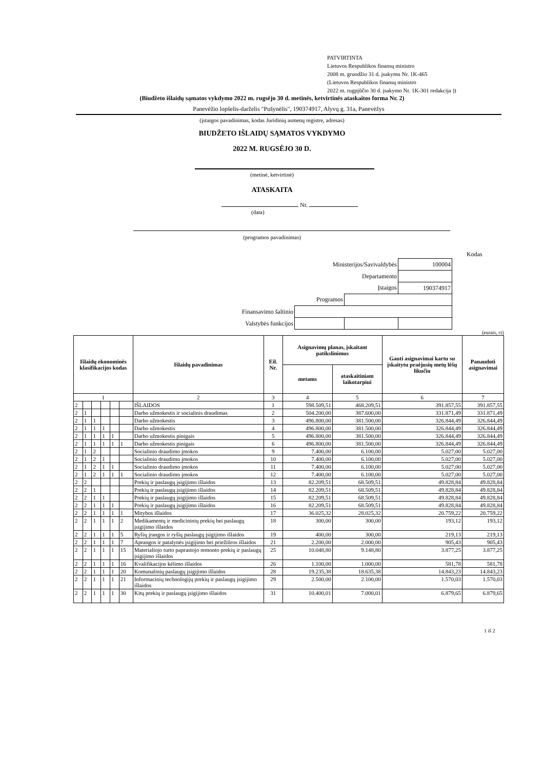PATVIRTINTA
Lietuvos Respublikos finansų ministro
2008 m. gruodžio 31 d. įsakymu Nr. 1K-465
(Lietuvos Respublikos finansų ministro
2022 m. rugpjūčio 30 d. įsakymo Nr. 1K-301 redakcija ))
(Biudžeto išlaidų sąmatos vykdymo 2022 m. rugsėjo 30 d. metinės, ketvirtinės ataskaitos forma Nr. 2)
Panevėžio lopšelis-darželis "Pušynėlis", 190374917, Alyvų g. 31a, Panevėžys
(įstaigos pavadinimas, kodas Juridinių asmenų registre, adresas)
BIUDŽETO IŠLAIDŲ SĄMATOS VYKDYMO
2022 M. RUGSĖJO 30 D.
(metinė, ketvirtinė)
ATASKAITA
Nr.
(data)
(programos pavadinimas)
Kodas
| Ministerijos/Savivaldybės | | | 100004 |
| Departamento | | | |
| Įstaigos | | | 190374917 |
| Programos | | | |
| Finansavimo šaltinio | | | |
| Valstybės funkcijos | | | |
(eurais, ct)
| Išlaidų ekonominės klasifikacijos kodas | | | | | | Išlaidų pavadinimas | Eil. Nr. | Asignavimų planas, įskaitant patikslinimus | | Gauti asignavimai kartu su įskaitytu praėjusių metų lėšų likučiu | Panaudoti asignavimai |
| --- | --- | --- | --- | --- | --- | --- | --- | --- | --- | --- | --- |
| | | | | | | | | metams | ataskaitiniam laikotarpiui | | |
| 1 | | | | | | 2 | 3 | 4 | 5 | 6 | 7 |
| 2 | | | | | | IŠLAIDOS | 1 | 598.509,51 | 468.209,51 | 391.857,55 | 391.857,55 |
| 2 | 1 | | | | | Darbo užmokestis ir socialinis draudimas | 2 | 504.200,00 | 387.600,00 | 331.871,49 | 331.871,49 |
| 2 | 1 | 1 | | | | Darbo užmokestis | 3 | 496.800,00 | 381.500,00 | 326.844,49 | 326.844,49 |
| 2 | 1 | 1 | 1 | | | Darbo užmokestis | 4 | 496.800,00 | 381.500,00 | 326.844,49 | 326.844,49 |
| 2 | 1 | 1 | 1 | 1 | | Darbo užmokestis pinigais | 5 | 496.800,00 | 381.500,00 | 326.844,49 | 326.844,49 |
| 2 | 1 | 1 | 1 | 1 | 1 | Darbo užmokestis pinigais | 6 | 496.800,00 | 381.500,00 | 326.844,49 | 326.844,49 |
| 2 | 1 | 2 | | | | Socialinio draudimo įmokos | 9 | 7.400,00 | 6.100,00 | 5.027,00 | 5.027,00 |
| 2 | 1 | 2 | 1 | | | Socialinio draudimo įmokos | 10 | 7.400,00 | 6.100,00 | 5.027,00 | 5.027,00 |
| 2 | 1 | 2 | 1 | 1 | | Socialinio draudimo įmokos | 11 | 7.400,00 | 6.100,00 | 5.027,00 | 5.027,00 |
| 2 | 1 | 2 | 1 | 1 | 1 | Socialinio draudimo įmokos | 12 | 7.400,00 | 6.100,00 | 5.027,00 | 5.027,00 |
| 2 | 2 | | | | | Prekių ir paslaugų įsigijimo išlaidos | 13 | 82.209,51 | 68.509,51 | 49.828,84 | 49.828,84 |
| 2 | 2 | 1 | | | | Prekių ir paslaugų įsigijimo išlaidos | 14 | 82.209,51 | 68.509,51 | 49.828,84 | 49.828,84 |
| 2 | 2 | 1 | 1 | | | Prekių ir paslaugų įsigijimo išlaidos | 15 | 82.209,51 | 68.509,51 | 49.828,84 | 49.828,84 |
| 2 | 2 | 1 | 1 | 1 | | Prekių ir paslaugų įsigijimo išlaidos | 16 | 82.209,51 | 68.509,51 | 49.828,84 | 49.828,84 |
| 2 | 2 | 1 | 1 | 1 | 1 | Mitybos išlaidos | 17 | 36.025,32 | 28.025,32 | 20.759,22 | 20.759,22 |
| 2 | 2 | 1 | 1 | 1 | 2 | Medikamentų ir medicininių prekių bei paslaugų įsigijimo išlaidos | 18 | 300,00 | 300,00 | 193,12 | 193,12 |
| 2 | 2 | 1 | 1 | 1 | 5 | Ryšių įrangos ir ryšių paslaugų įsigijimo išlaidos | 19 | 400,00 | 300,00 | 219,13 | 219,13 |
| 2 | 2 | 1 | 1 | 1 | 7 | Aprangos ir patalynės įsigijimo bei priežiūros išlaidos | 21 | 2.200,00 | 2.000,00 | 905,43 | 905,43 |
| 2 | 2 | 1 | 1 | 1 | 15 | Materialiojo turto paprastojo remonto prekių ir paslaugų įsigijimo išlaidos | 25 | 10.048,80 | 9.148,80 | 3.877,25 | 3.877,25 |
| 2 | 2 | 1 | 1 | 1 | 16 | Kvalifikacijos kėlimo išlaidos | 26 | 1.100,00 | 1.000,00 | 581,78 | 581,78 |
| 2 | 2 | 1 | 1 | 1 | 20 | Komunalinių paslaugų įsigijimo išlaidos | 28 | 19.235,38 | 18.635,38 | 14.843,23 | 14.843,23 |
| 2 | 2 | 1 | 1 | 1 | 21 | Informacinių technologijų prekių ir paslaugų įsigijimo išlaidos | 29 | 2.500,00 | 2.100,00 | 1.570,03 | 1.570,03 |
| 2 | 2 | 1 | 1 | 1 | 30 | Kitų prekių ir paslaugų įsigijimo išlaidos | 31 | 10.400,01 | 7.000,01 | 6.879,65 | 6.879,65 |
1 iš 2